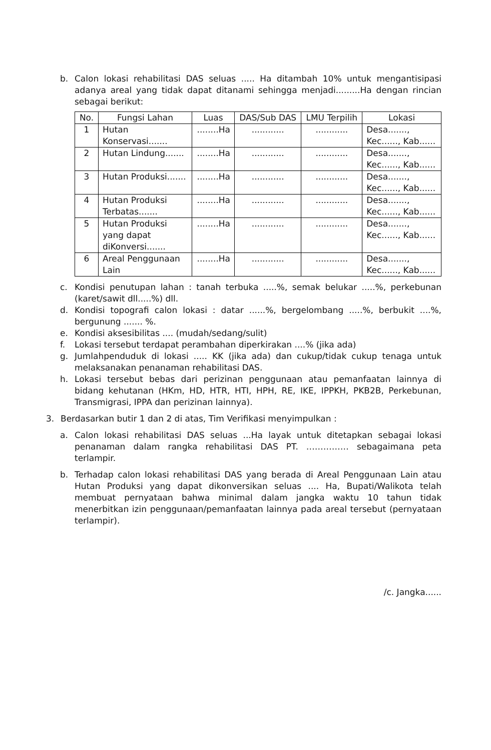b. Calon lokasi rehabilitasi DAS seluas ..... Ha ditambah 10% untuk mengantisipasi adanya areal yang tidak dapat ditanami sehingga menjadi.........Ha dengan rincian sebagai berikut:
| No. | Fungsi Lahan | Luas | DAS/Sub DAS | LMU Terpilih | Lokasi |
| --- | --- | --- | --- | --- | --- |
| 1 | Hutan Konservasi....... | ........Ha | ............ | ............ | Desa......., Kec......, Kab...... |
| 2 | Hutan Lindung....... | ........Ha | ............ | ............ | Desa......., Kec......, Kab...... |
| 3 | Hutan Produksi....... | ........Ha | ............ | ............ | Desa......., Kec......, Kab...... |
| 4 | Hutan Produksi Terbatas....... | ........Ha | ............ | ............ | Desa......., Kec......, Kab...... |
| 5 | Hutan Produksi yang dapat diKonversi....... | ........Ha | ............ | ............ | Desa......., Kec......, Kab...... |
| 6 | Areal Penggunaan Lain | ........Ha | ............ | ............ | Desa......., Kec......, Kab...... |
c. Kondisi penutupan lahan : tanah terbuka .....%, semak belukar .....%, perkebunan (karet/sawit dll.....%) dll.
d. Kondisi topografi calon lokasi : datar ......%, bergelombang .....%, berbukit ....%, bergunung ....... %.
e. Kondisi aksesibilitas .... (mudah/sedang/sulit)
f. Lokasi tersebut terdapat perambahan diperkirakan ....% (jika ada)
g. Jumlahpenduduk di lokasi ..... KK (jika ada) dan cukup/tidak cukup tenaga untuk melaksanakan penanaman rehabilitasi DAS.
h. Lokasi tersebut bebas dari perizinan penggunaan atau pemanfaatan lainnya di bidang kehutanan (HKm, HD, HTR, HTI, HPH, RE, IKE, IPPKH, PKB2B, Perkebunan, Transmigrasi, IPPA dan perizinan lainnya).
3. Berdasarkan butir 1 dan 2 di atas, Tim Verifikasi menyimpulkan :
a. Calon lokasi rehabilitasi DAS seluas ...Ha layak untuk ditetapkan sebagai lokasi penanaman dalam rangka rehabilitasi DAS PT. …………… sebagaimana peta terlampir.
b. Terhadap calon lokasi rehabilitasi DAS yang berada di Areal Penggunaan Lain atau Hutan Produksi yang dapat dikonversikan seluas .... Ha, Bupati/Walikota telah membuat pernyataan bahwa minimal dalam jangka waktu 10 tahun tidak menerbitkan izin penggunaan/pemanfaatan lainnya pada areal tersebut (pernyataan terlampir).
/c. Jangka......